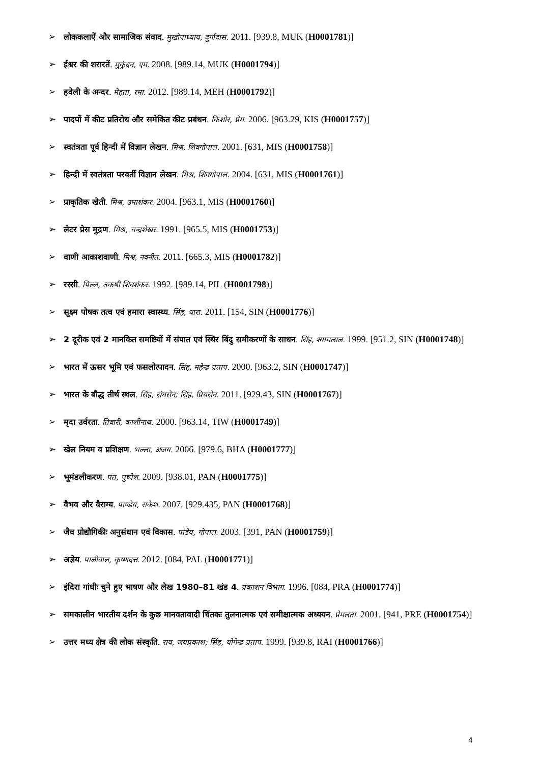➢ लोककलाऐं और सामाजिक संवाद. मुखोपाध्याय, दुर्गादास. 2011. [939.8, MUK (H0001781)]
➢ ईश्वर की शरारतें. मुकुंदन, एम. 2008. [989.14, MUK (H0001794)]
➢ हवेली के अन्दर. मेहता, रमा. 2012. [989.14, MEH (H0001792)]
➢ पादपों में कीट प्रतिरोध और समेकित कीट प्रबंधन. किशोर, प्रेम. 2006. [963.29, KIS (H0001757)]
➢ स्वतंत्रता पूर्व हिन्दी में विज्ञान लेखन. मिश्र, शिवगोपाल. 2001. [631, MIS (H0001758)]
➢ हिन्दी में स्वतंत्रता परवर्ती विज्ञान लेखन. मिश्र, शिवगोपाल. 2004. [631, MIS (H0001761)]
➢ प्राकृतिक खेती. मिश्र, उमाशंकर. 2004. [963.1, MIS (H0001760)]
➢ लेटर प्रेस मुद्रण. मिश्र, चन्द्रशेखर. 1991. [965.5, MIS (H0001753)]
➢ वाणी आकाशवाणी. मिश्र, नवनीत. 2011. [665.3, MIS (H0001782)]
➢ रस्सी. पिल्ल, तकषी शिवशंकर. 1992. [989.14, PIL (H0001798)]
➢ सूक्ष्म पोषक तत्व एवं हमारा स्वास्थ्य. सिंह, धारा. 2011. [154, SIN (H0001776)]
➢ 2 दूरीक एवं 2 मानकित समष्टियों में संपात एवं स्थिर बिंदु समीकरणों के साधन. सिंह, श्यामलाल. 1999. [951.2, SIN (H0001748)]
➢ भारत में ऊसर भूमि एवं फसलोत्पादन. सिंह, महेन्द्र प्रताप. 2000. [963.2, SIN (H0001747)]
➢ भारत के बौद्ध तीर्थ स्थल. सिंह, संघसेन; सिंह, प्रियसेन. 2011. [929.43, SIN (H0001767)]
➢ मृदा उर्वरता. तिवारी, काशीनाथ. 2000. [963.14, TIW (H0001749)]
➢ खेल नियम व प्रशिक्षण. भल्ला, अजय. 2006. [979.6, BHA (H0001777)]
➢ भूमंडलीकरण. पंत, पुष्पेश. 2009. [938.01, PAN (H0001775)]
➢ वैभव और वैराग्य. पाण्डेय, राकेश. 2007. [929.435, PAN (H0001768)]
➢ जैव प्रोद्यौगिकीः अनुसंधान एवं विकास. पांडेय, गोपाल. 2003. [391, PAN (H0001759)]
➢ अज्ञेय. पालीवाल, कृष्णदत्त. 2012. [084, PAL (H0001771)]
➢ इंदिरा गांधीः चुने हुए भाषण और लेख 1980–81 खंड 4. प्रकाशन विभाग. 1996. [084, PRA (H0001774)]
➢ समकालीन भारतीय दर्शन के कुछ मानवतावादी चिंतकः तुलनात्मक एवं समीक्षात्मक अध्ययन. प्रेमलता. 2001. [941, PRE (H0001754)]
➢ उत्तर मध्य क्षेत्र की लोक संस्कृति. राय, जयप्रकाश; सिंह, योगेन्द्र प्रताप. 1999. [939.8, RAI (H0001766)]
4